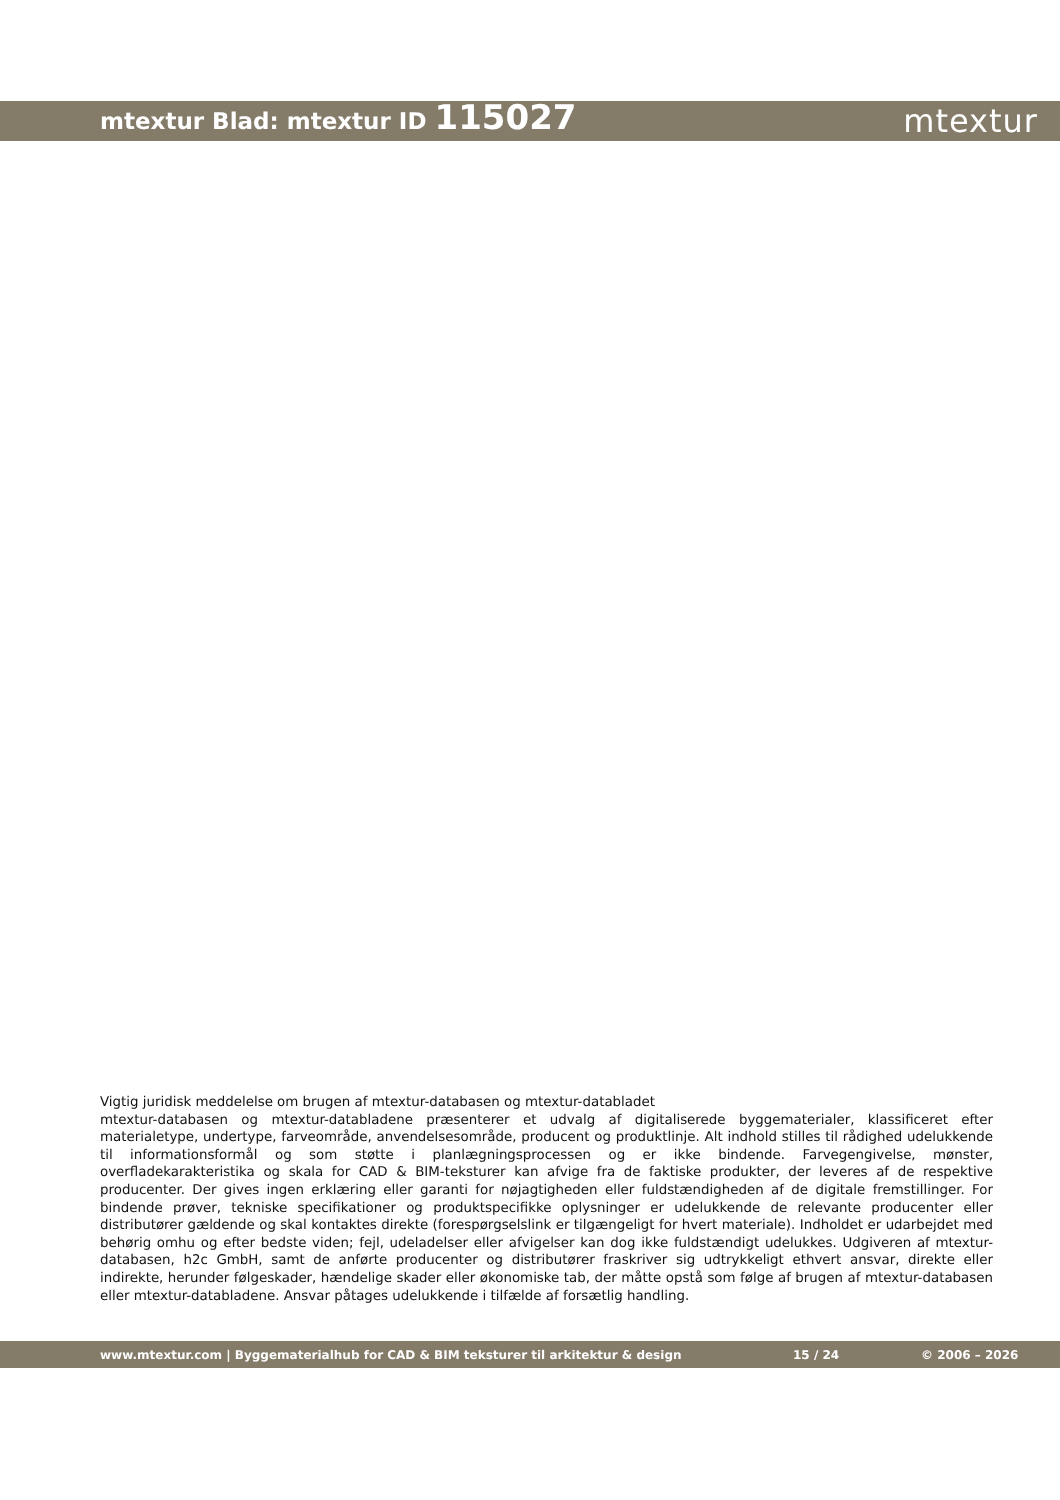mtextur Blad: mtextur ID 115027
mtextur
Vigtig juridisk meddelelse om brugen af mtextur-databasen og mtextur-databladet
mtextur-databasen og mtextur-databladene præsenterer et udvalg af digitaliserede byggematerialer, klassificeret efter materialetype, undertype, farveområde, anvendelsesområde, producent og produktlinje. Alt indhold stilles til rådighed udelukkende til informationsformål og som støtte i planlægningsprocessen og er ikke bindende. Farvegengivelse, mønster, overfladekarakteristika og skala for CAD & BIM-teksturer kan afvige fra de faktiske produkter, der leveres af de respektive producenter. Der gives ingen erklæring eller garanti for nøjagtigheden eller fuldstændigheden af de digitale fremstillinger. For bindende prøver, tekniske specifikationer og produktspecifikke oplysninger er udelukkende de relevante producenter eller distributører gældende og skal kontaktes direkte (forespørgselslink er tilgængeligt for hvert materiale). Indholdet er udarbejdet med behørig omhu og efter bedste viden; fejl, udeladelser eller afvigelser kan dog ikke fuldstændigt udelukkes. Udgiveren af mtextur-databasen, h2c GmbH, samt de anførte producenter og distributører fraskriver sig udtrykkeligt ethvert ansvar, direkte eller indirekte, herunder følgeskader, hændelige skader eller økonomiske tab, der måtte opstå som følge af brugen af mtextur-databasen eller mtextur-databladene. Ansvar påtages udelukkende i tilfælde af forsætlig handling.
www.mtextur.com | Byggematerialhub for CAD & BIM teksturer til arkitektur & design 15 / 24 © 2006 – 2026